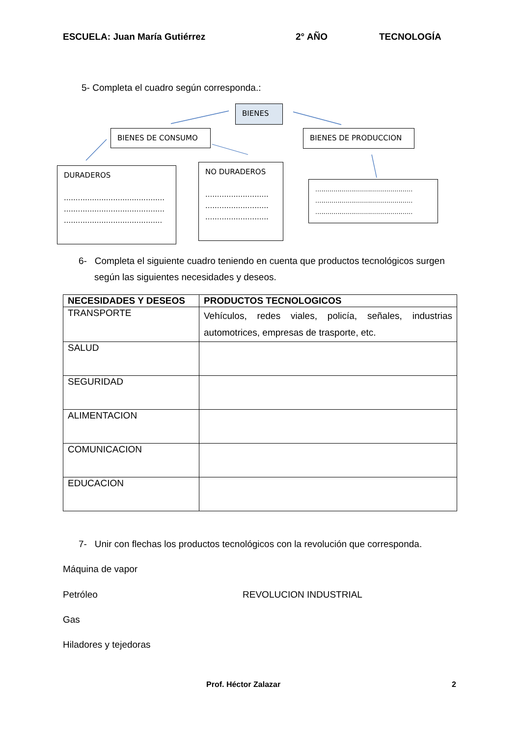ESCUELA: Juan María Gutiérrez 2° AÑO TECNOLOGÍA
5- Completa el cuadro según corresponda.:
BIENES
BIENES DE CONSUMO BIENES DE PRODUCCION
DURADEROS
...........................................
...........................................
..........................................
NO DURADEROS
...........................
...........................
...........................
................................................
................................................
................................................
6- Completa el siguiente cuadro teniendo en cuenta que productos tecnológicos surgen
según las siguientes necesidades y deseos.
| NECESIDADES Y DESEOS | PRODUCTOS TECNOLOGICOS |
| --- | --- |
| TRANSPORTE | Vehículos, redes viales, policía, señales, industrias automotrices, empresas de trasporte, etc. |
| SALUD | |
| SEGURIDAD | |
| ALIMENTACION | |
| COMUNICACION | |
| EDUCACION | |
7- Unir con flechas los productos tecnológicos con la revolución que corresponda.
Máquina de vapor
Petróleo REVOLUCION INDUSTRIAL
Gas
Hiladores y tejedoras
Prof. Héctor Zalazar 2